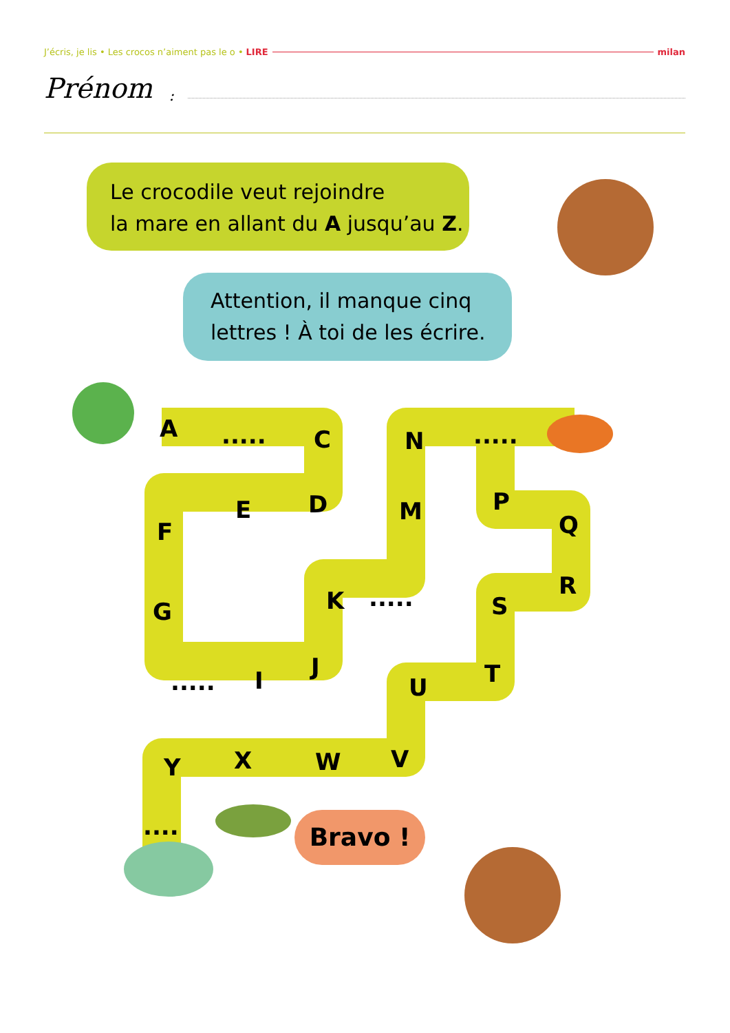J’écris, je lis • Les crocos n’aiment pas le o • LIRE milan
Prénom:
Le crocodile veut rejoindre
la mare en allant du A jusqu’au Z.
Attention, il manque cinq
lettres ! À toi de les écrire.
Bravo !
A..... C N.....
D E M P
F Q
G K..... S
R
..... I J
U T
Y X W V
....